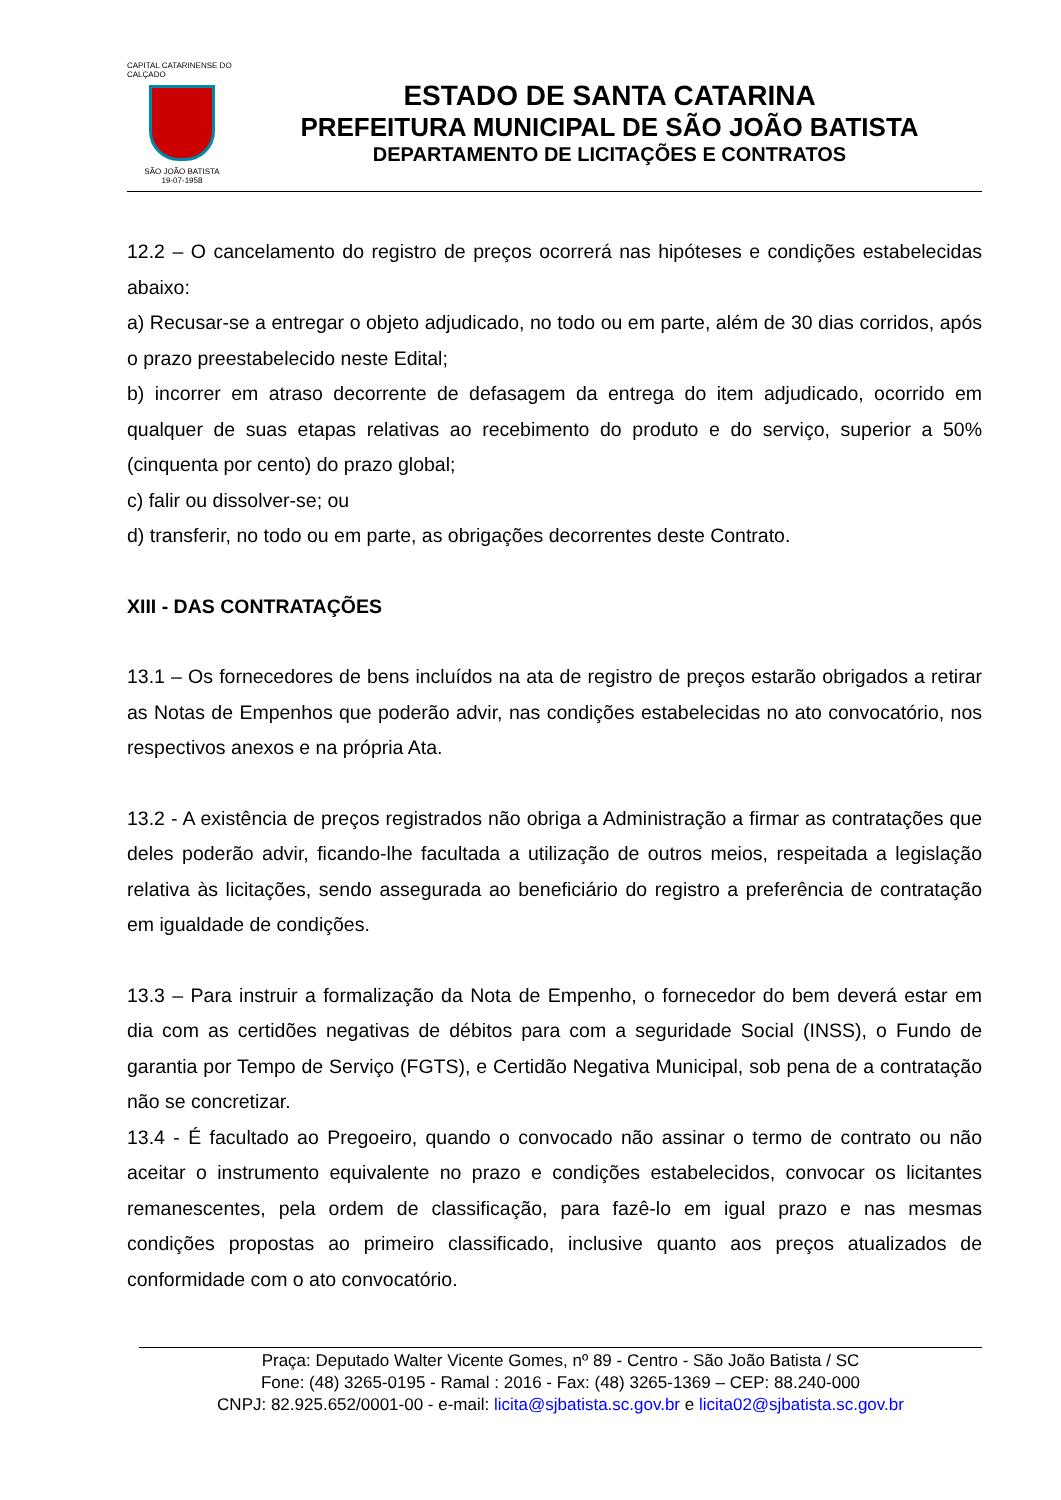CAPITAL CATARINENSE DO CALÇADO
SÃO JOÃO BATISTA
19-07-1958
ESTADO DE SANTA CATARINA
PREFEITURA MUNICIPAL DE SÃO JOÃO BATISTA
DEPARTAMENTO DE LICITAÇÕES E CONTRATOS
12.2 – O cancelamento do registro de preços ocorrerá nas hipóteses e condições estabelecidas abaixo:
a) Recusar-se a entregar o objeto adjudicado, no todo ou em parte, além de 30 dias corridos, após o prazo preestabelecido neste Edital;
b) incorrer em atraso decorrente de defasagem da entrega do item adjudicado, ocorrido em qualquer de suas etapas relativas ao recebimento do produto e do serviço, superior a 50% (cinquenta por cento) do prazo global;
c) falir ou dissolver-se; ou
d) transferir, no todo ou em parte, as obrigações decorrentes deste Contrato.
XIII - DAS CONTRATAÇÕES
13.1 – Os fornecedores de bens incluídos na ata de registro de preços estarão obrigados a retirar as Notas de Empenhos que poderão advir, nas condições estabelecidas no ato convocatório, nos respectivos anexos e na própria Ata.
13.2 - A existência de preços registrados não obriga a Administração a firmar as contratações que deles poderão advir, ficando-lhe facultada a utilização de outros meios, respeitada a legislação relativa às licitações, sendo assegurada ao beneficiário do registro a preferência de contratação em igualdade de condições.
13.3 – Para instruir a formalização da Nota de Empenho, o fornecedor do bem deverá estar em dia com as certidões negativas de débitos para com a seguridade Social (INSS), o Fundo de garantia por Tempo de Serviço (FGTS), e Certidão Negativa Municipal, sob pena de a contratação não se concretizar.
13.4 - É facultado ao Pregoeiro, quando o convocado não assinar o termo de contrato ou não aceitar o instrumento equivalente no prazo e condições estabelecidos, convocar os licitantes remanescentes, pela ordem de classificação, para fazê-lo em igual prazo e nas mesmas condições propostas ao primeiro classificado, inclusive quanto aos preços atualizados de conformidade com o ato convocatório.
Praça: Deputado Walter Vicente Gomes, nº 89 - Centro - São João Batista / SC
Fone: (48) 3265-0195 - Ramal : 2016 - Fax: (48) 3265-1369 – CEP: 88.240-000
CNPJ: 82.925.652/0001-00 - e-mail: licita@sjbatista.sc.gov.br e licita02@sjbatista.sc.gov.br